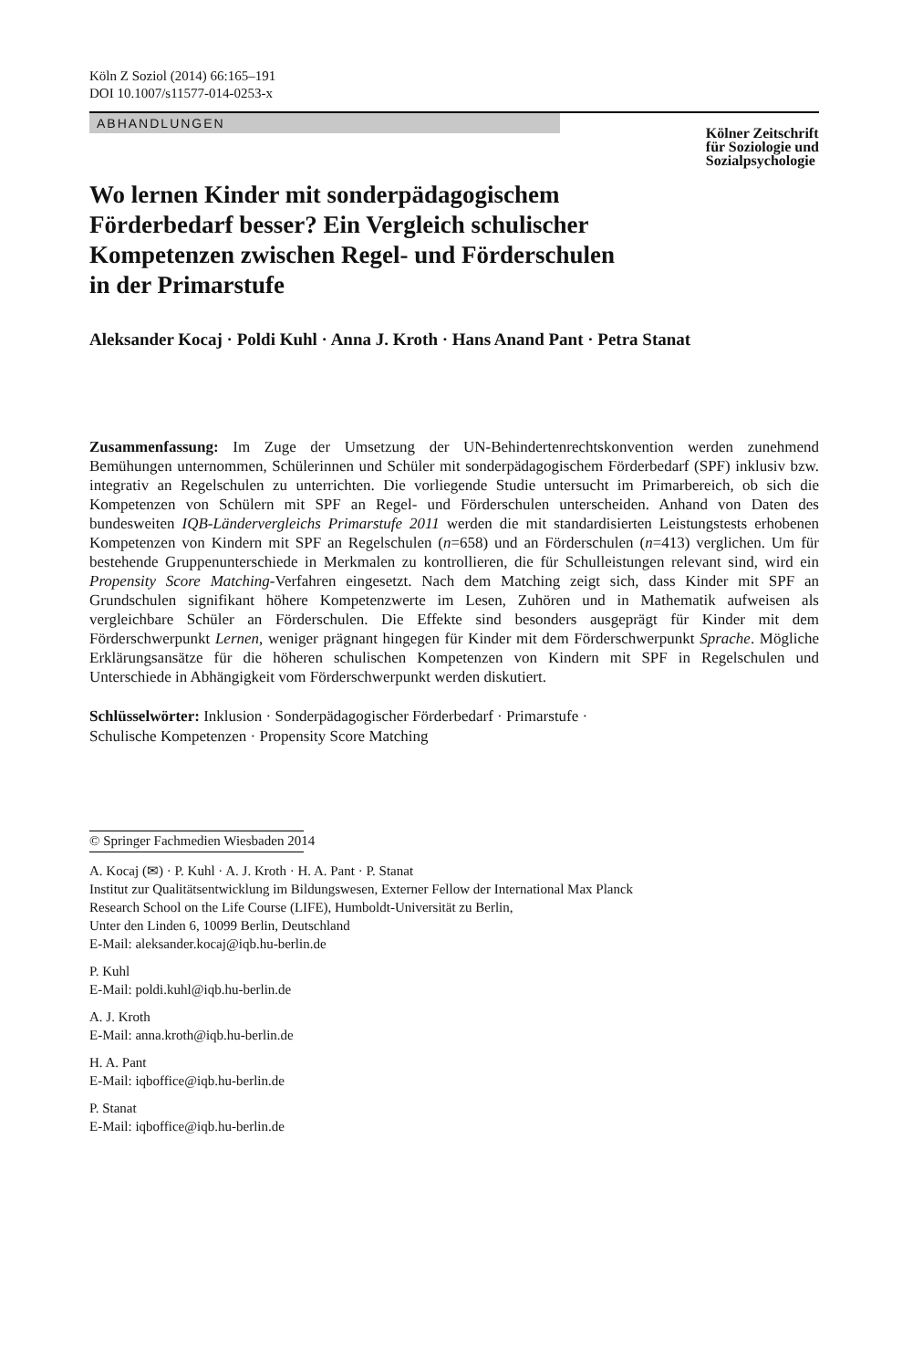Köln Z Soziol (2014) 66:165–191
DOI 10.1007/s11577-014-0253-x
ABHANDLUNGEN
Kölner Zeitschrift
für Soziologie und
Sozialpsychologie
Wo lernen Kinder mit sonderpädagogischem
Förderbedarf besser? Ein Vergleich schulischer
Kompetenzen zwischen Regel- und Förderschulen
in der Primarstufe
Aleksander Kocaj · Poldi Kuhl · Anna J. Kroth · Hans Anand Pant · Petra Stanat
Zusammenfassung: Im Zuge der Umsetzung der UN-Behindertenrechtskonvention werden zunehmend Bemühungen unternommen, Schülerinnen und Schüler mit sonderpädagogischem Förderbedarf (SPF) inklusiv bzw. integrativ an Regelschulen zu unterrichten. Die vorliegende Studie untersucht im Primarbereich, ob sich die Kompetenzen von Schülern mit SPF an Regel- und Förderschulen unterscheiden. Anhand von Daten des bundesweiten IQB-Ländervergleichs Primarstufe 2011 werden die mit standardisierten Leistungstests erhobenen Kompetenzen von Kindern mit SPF an Regelschulen (n=658) und an Förderschulen (n=413) verglichen. Um für bestehende Gruppenunterschiede in Merkmalen zu kontrollieren, die für Schulleistungen relevant sind, wird ein Propensity Score Matching-Verfahren eingesetzt. Nach dem Matching zeigt sich, dass Kinder mit SPF an Grundschulen signifikant höhere Kompetenzwerte im Lesen, Zuhören und in Mathematik aufweisen als vergleichbare Schüler an Förderschulen. Die Effekte sind besonders ausgeprägt für Kinder mit dem Förderschwerpunkt Lernen, weniger prägnant hingegen für Kinder mit dem Förderschwerpunkt Sprache. Mögliche Erklärungsansätze für die höheren schulischen Kompetenzen von Kindern mit SPF in Regelschulen und Unterschiede in Abhängigkeit vom Förderschwerpunkt werden diskutiert.
Schlüsselwörter: Inklusion · Sonderpädagogischer Förderbedarf · Primarstufe ·
Schulische Kompetenzen · Propensity Score Matching
© Springer Fachmedien Wiesbaden 2014
A. Kocaj (✉) · P. Kuhl · A. J. Kroth · H. A. Pant · P. Stanat
Institut zur Qualitätsentwicklung im Bildungswesen, Externer Fellow der International Max Planck
Research School on the Life Course (LIFE), Humboldt-Universität zu Berlin,
Unter den Linden 6, 10099 Berlin, Deutschland
E-Mail: aleksander.kocaj@iqb.hu-berlin.de
P. Kuhl
E-Mail: poldi.kuhl@iqb.hu-berlin.de
A. J. Kroth
E-Mail: anna.kroth@iqb.hu-berlin.de
H. A. Pant
E-Mail: iqboffice@iqb.hu-berlin.de
P. Stanat
E-Mail: iqboffice@iqb.hu-berlin.de